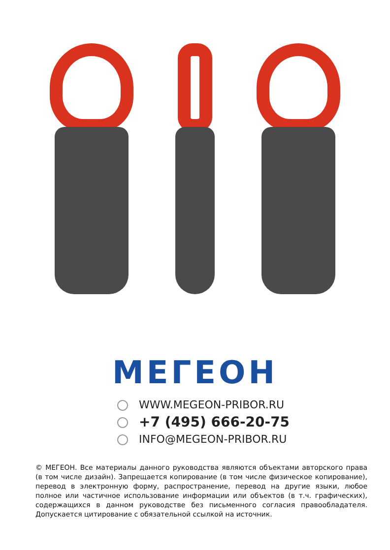МЕГЕОН
WWW.MEGEON-PRIBOR.RU
+7 (495) 666-20-75
INFO@MEGEON-PRIBOR.RU
© МЕГЕОН. Все материалы данного руководства являются объектами авторского права (в том числе дизайн). Запрещается копирование (в том числе физическое копирование), перевод в электронную форму, распространение, перевод на другие языки, любое полное или частичное использование информации или объектов (в т.ч. графических), содержащихся в данном руководстве без письменного согласия правообладателя. Допускается цитирование с обязательной ссылкой на источник.